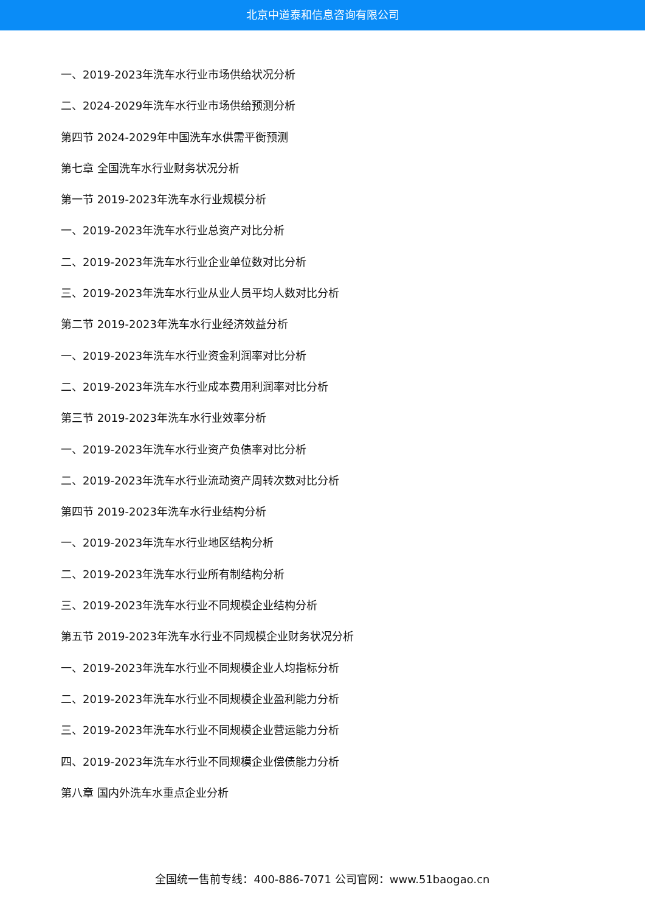北京中道泰和信息咨询有限公司
一、2019-2023年洗车水行业市场供给状况分析
二、2024-2029年洗车水行业市场供给预测分析
第四节 2024-2029年中国洗车水供需平衡预测
第七章 全国洗车水行业财务状况分析
第一节 2019-2023年洗车水行业规模分析
一、2019-2023年洗车水行业总资产对比分析
二、2019-2023年洗车水行业企业单位数对比分析
三、2019-2023年洗车水行业从业人员平均人数对比分析
第二节 2019-2023年洗车水行业经济效益分析
一、2019-2023年洗车水行业资金利润率对比分析
二、2019-2023年洗车水行业成本费用利润率对比分析
第三节 2019-2023年洗车水行业效率分析
一、2019-2023年洗车水行业资产负债率对比分析
二、2019-2023年洗车水行业流动资产周转次数对比分析
第四节 2019-2023年洗车水行业结构分析
一、2019-2023年洗车水行业地区结构分析
二、2019-2023年洗车水行业所有制结构分析
三、2019-2023年洗车水行业不同规模企业结构分析
第五节 2019-2023年洗车水行业不同规模企业财务状况分析
一、2019-2023年洗车水行业不同规模企业人均指标分析
二、2019-2023年洗车水行业不同规模企业盈利能力分析
三、2019-2023年洗车水行业不同规模企业营运能力分析
四、2019-2023年洗车水行业不同规模企业偿债能力分析
第八章 国内外洗车水重点企业分析
全国统一售前专线：400-886-7071 公司官网：www.51baogao.cn